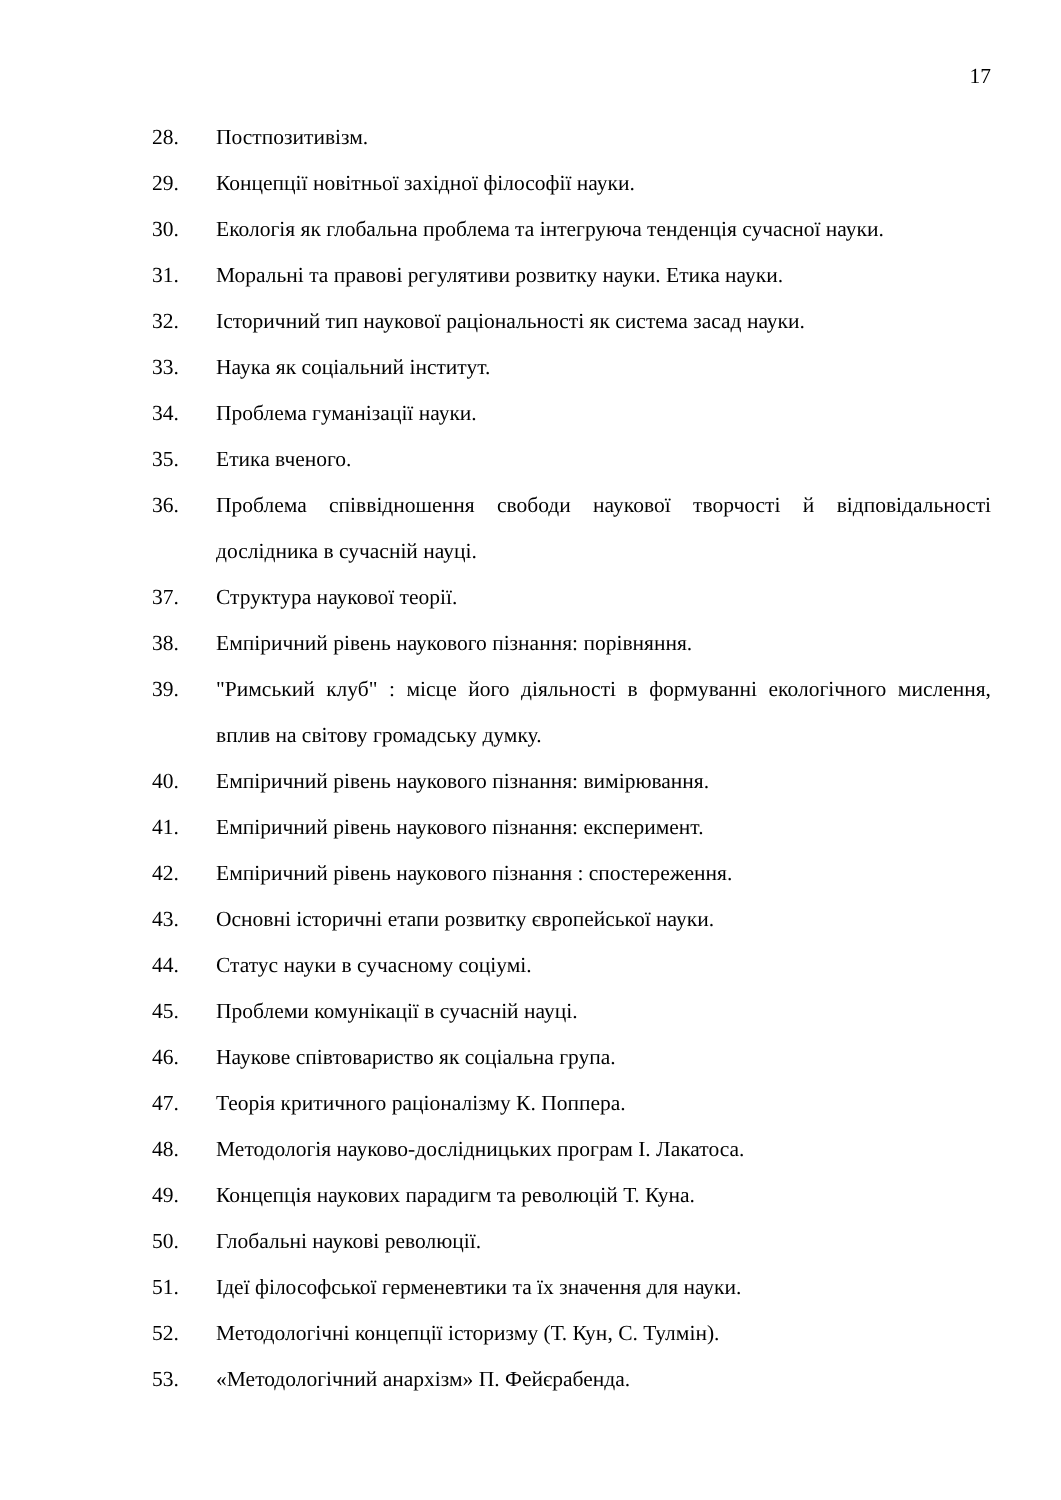17
28. Постпозитивізм.
29. Концепції новітньої західної філософії науки.
30. Екологія як глобальна проблема та інтегруюча тенденція сучасної науки.
31. Моральні та правові регулятиви розвитку науки. Етика науки.
32. Історичний тип наукової раціональності як система засад науки.
33. Наука як соціальний інститут.
34. Проблема гуманізації науки.
35. Етика вченого.
36. Проблема співвідношення свободи наукової творчості й відповідальності дослідника в сучасній науці.
37. Структура наукової теорії.
38. Емпіричний рівень наукового пізнання: порівняння.
39. "Римський клуб" : місце його діяльності в формуванні екологічного мислення, вплив на світову громадську думку.
40. Емпіричний рівень наукового пізнання: вимірювання.
41. Емпіричний рівень наукового пізнання: експеримент.
42. Емпіричний рівень наукового пізнання : спостереження.
43. Основні історичні етапи розвитку європейської науки.
44. Статус науки в сучасному соціумі.
45. Проблеми комунікації в сучасній науці.
46. Наукове співтовариство як соціальна група.
47. Теорія критичного раціоналізму К. Поппера.
48. Методологія науково-дослідницьких програм І. Лакатоса.
49. Концепція наукових парадигм та революцій Т. Куна.
50. Глобальні наукові революції.
51. Ідеї філософської герменевтики та їх значення для науки.
52. Методологічні концепції історизму (Т. Кун, С. Тулмін).
53. «Методологічний анархізм» П. Фейєрабенда.